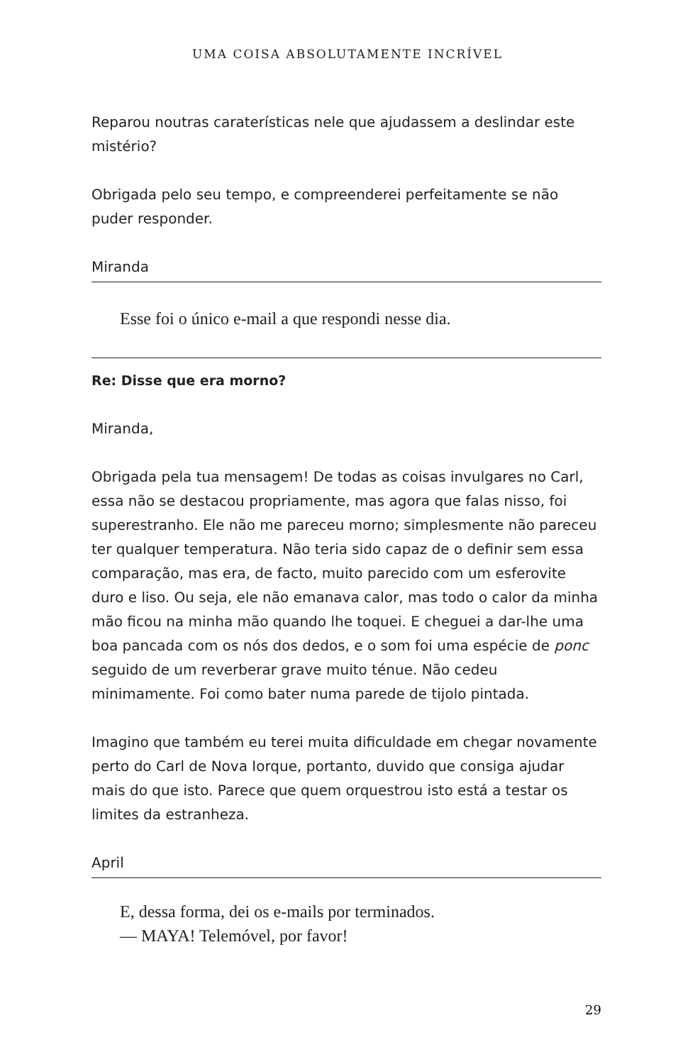UMA COISA ABSOLUTAMENTE INCRÍVEL
Reparou noutras caraterísticas nele que ajudassem a deslindar este mistério?
Obrigada pelo seu tempo, e compreenderei perfeitamente se não puder responder.
Miranda
Esse foi o único e-mail a que respondi nesse dia.
Re: Disse que era morno?
Miranda,
Obrigada pela tua mensagem! De todas as coisas invulgares no Carl, essa não se destacou propriamente, mas agora que falas nisso, foi superestranho. Ele não me pareceu morno; simplesmente não pareceu ter qualquer temperatura. Não teria sido capaz de o definir sem essa comparação, mas era, de facto, muito parecido com um esferovite duro e liso. Ou seja, ele não emanava calor, mas todo o calor da minha mão ficou na minha mão quando lhe toquei. E cheguei a dar-lhe uma boa pancada com os nós dos dedos, e o som foi uma espécie de ponc seguido de um reverberar grave muito ténue. Não cedeu minimamente. Foi como bater numa parede de tijolo pintada.
Imagino que também eu terei muita dificuldade em chegar novamente perto do Carl de Nova Iorque, portanto, duvido que consiga ajudar mais do que isto. Parece que quem orquestrou isto está a testar os limites da estranheza.
April
E, dessa forma, dei os e-mails por terminados.
— MAYA! Telemóvel, por favor!
29